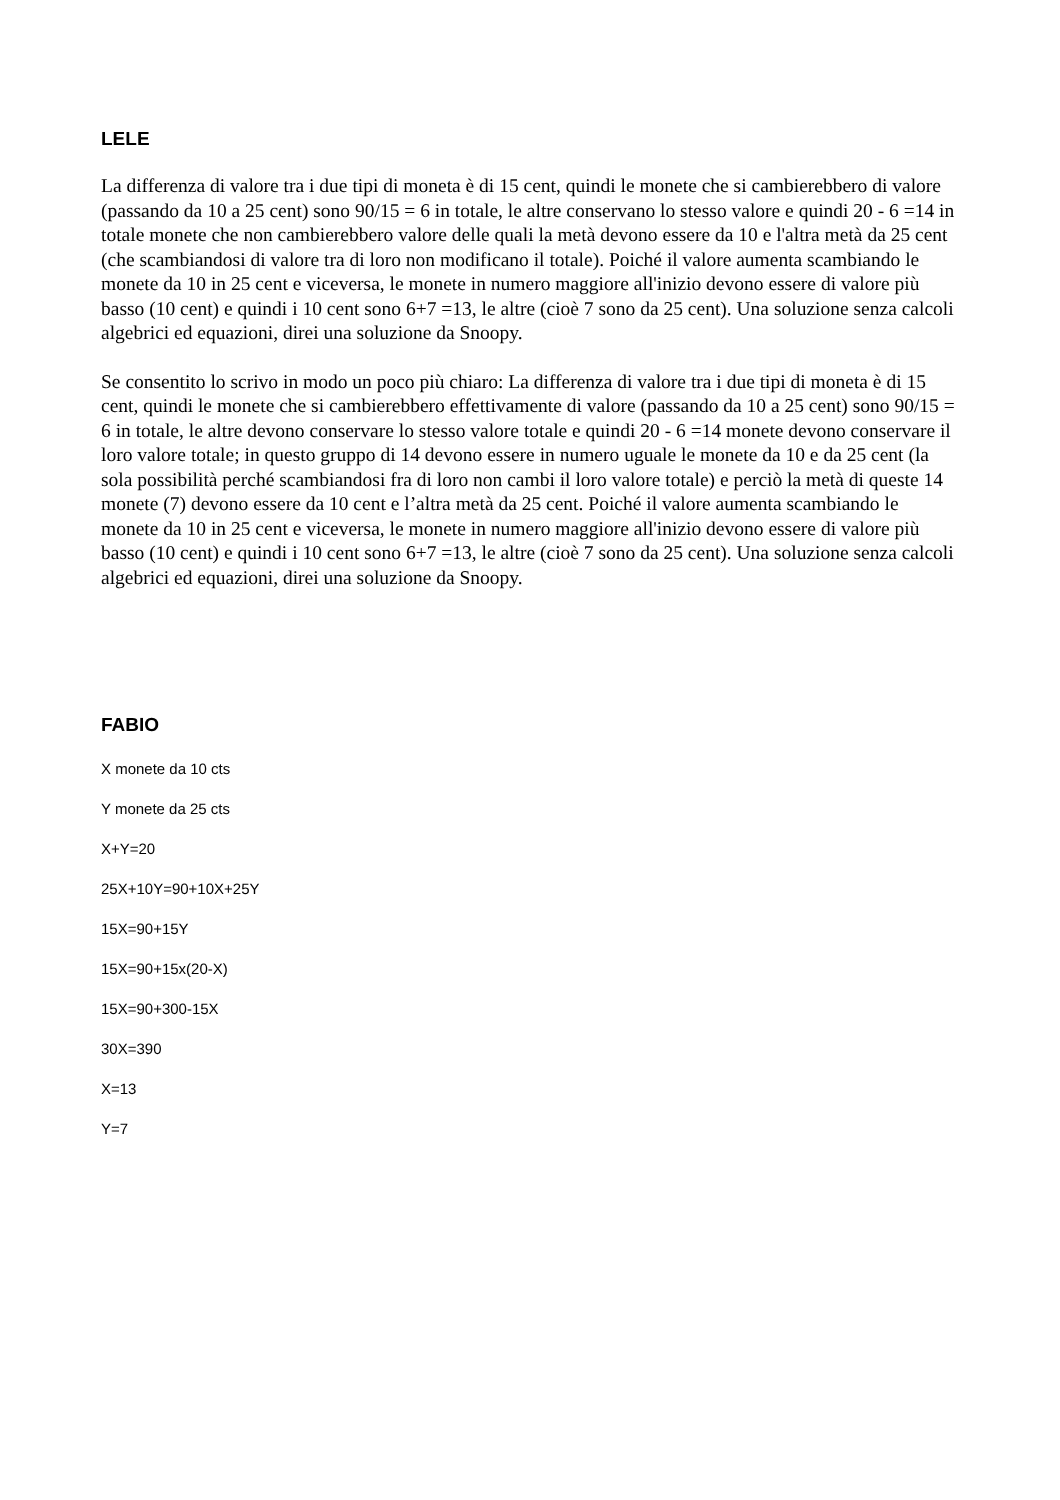LELE
La differenza di valore tra i due tipi di moneta è di 15 cent, quindi le monete che si cambierebbero di valore (passando da 10 a 25 cent) sono 90/15 = 6 in totale, le altre conservano lo stesso valore e quindi 20 - 6 =14 in totale monete che non cambierebbero valore delle quali la metà devono essere da 10 e l'altra metà da 25 cent (che scambiandosi di valore tra di loro non modificano il totale). Poiché il valore aumenta scambiando le monete da 10 in 25 cent e viceversa, le monete in numero maggiore all'inizio devono essere di valore più basso (10 cent) e quindi i 10 cent sono 6+7 =13, le altre (cioè 7 sono da 25 cent). Una soluzione senza calcoli algebrici ed equazioni, direi una soluzione da Snoopy.
Se consentito lo scrivo in modo un poco più chiaro: La differenza di valore tra i due tipi di moneta è di 15 cent, quindi le monete che si cambierebbero effettivamente di valore (passando da 10 a 25 cent) sono 90/15 = 6 in totale, le altre devono conservare lo stesso valore totale e quindi 20 - 6 =14 monete devono conservare il loro valore totale; in questo gruppo di 14 devono essere in numero uguale le monete da 10 e da 25 cent (la sola possibilità perché scambiandosi fra di loro non cambi il loro valore totale) e perciò la metà di queste 14 monete (7) devono essere da 10 cent e l’altra metà da 25 cent. Poiché il valore aumenta scambiando le monete da 10 in 25 cent e viceversa, le monete in numero maggiore all'inizio devono essere di valore più basso (10 cent) e quindi i 10 cent sono 6+7 =13, le altre (cioè 7 sono da 25 cent). Una soluzione senza calcoli algebrici ed equazioni, direi una soluzione da Snoopy.
FABIO
X monete da 10 cts
Y monete da 25 cts
X+Y=20
25X+10Y=90+10X+25Y
15X=90+15Y
15X=90+15x(20-X)
15X=90+300-15X
30X=390
X=13
Y=7